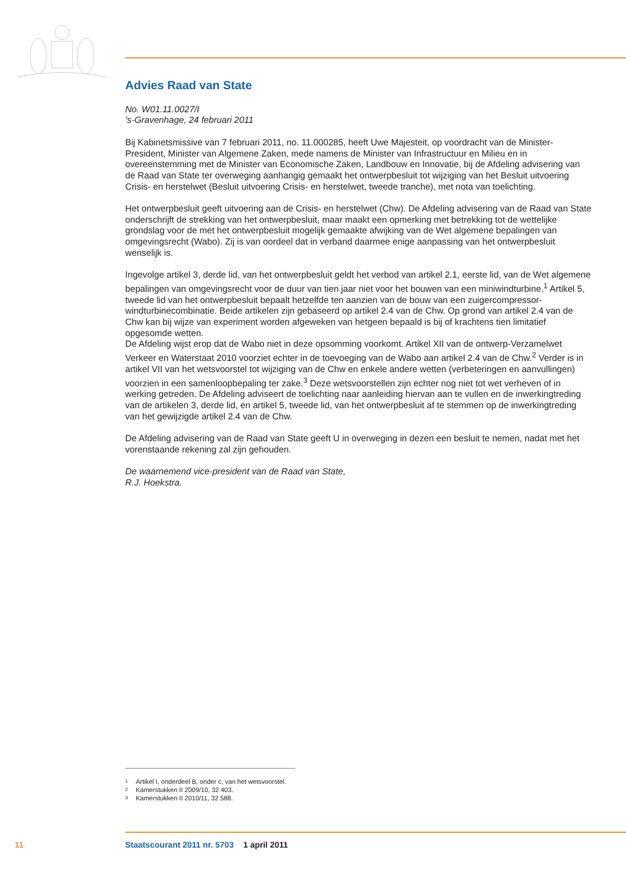Advies Raad van State
No. W01.11.0027/I
’s-Gravenhage, 24 februari 2011
Bij Kabinetsmissive van 7 februari 2011, no. 11.000285, heeft Uwe Majesteit, op voordracht van de Minister-President, Minister van Algemene Zaken, mede namens de Minister van Infrastructuur en Milieu en in overeenstemming met de Minister van Economische Zaken, Landbouw en Innovatie, bij de Afdeling advisering van de Raad van State ter overweging aanhangig gemaakt het ontwerpbesluit tot wijziging van het Besluit uitvoering Crisis- en herstelwet (Besluit uitvoering Crisis- en herstelwet, tweede tranche), met nota van toelichting.
Het ontwerpbesluit geeft uitvoering aan de Crisis- en herstelwet (Chw). De Afdeling advisering van de Raad van State onderschrijft de strekking van het ontwerpbesluit, maar maakt een opmerking met betrekking tot de wettelijke grondslag voor de met het ontwerpbesluit mogelijk gemaakte afwijking van de Wet algemene bepalingen van omgevingsrecht (Wabo). Zij is van oordeel dat in verband daarmee enige aanpassing van het ontwerpbesluit wenselijk is.
Ingevolge artikel 3, derde lid, van het ontwerpbesluit geldt het verbod van artikel 2.1, eerste lid, van de Wet algemene bepalingen van omgevingsrecht voor de duur van tien jaar niet voor het bouwen van een miniwindturbine.<sup>1</sup> Artikel 5, tweede lid van het ontwerpbesluit bepaalt hetzelfde ten aanzien van de bouw van een zuigercompressor-windturbinecombinatie. Beide artikelen zijn gebaseerd op artikel 2.4 van de Chw. Op grond van artikel 2.4 van de Chw kan bij wijze van experiment worden afgeweken van hetgeen bepaald is bij of krachtens tien limitatief opgesomde wetten.
De Afdeling wijst erop dat de Wabo niet in deze opsomming voorkomt. Artikel XII van de ontwerp-Verzamelwet Verkeer en Waterstaat 2010 voorziet echter in de toevoeging van de Wabo aan artikel 2.4 van de Chw.<sup>2</sup> Verder is in artikel VII van het wetsvoorstel tot wijziging van de Chw en enkele andere wetten (verbeteringen en aanvullingen) voorzien in een samenloopbepaling ter zake.<sup>3</sup> Deze wetsvoorstellen zijn echter nog niet tot wet verheven of in werking getreden. De Afdeling adviseert de toelichting naar aanleiding hiervan aan te vullen en de inwerkingtreding van de artikelen 3, derde lid, en artikel 5, tweede lid, van het ontwerpbesluit af te stemmen op de inwerkingtreding van het gewijzigde artikel 2.4 van de Chw.
De Afdeling advisering van de Raad van State geeft U in overweging in dezen een besluit te nemen, nadat met het vorenstaande rekening zal zijn gehouden.
De waarnemend vice-president van de Raad van State,
R.J. Hoekstra.
1 Artikel I, onderdeel B, onder c, van het wetsvoorstel.
2 Kamerstukken II 2009/10, 32 403.
3 Kamerstukken II 2010/11, 32 588.
11 Staatscourant 2011 nr. 5703 1 april 2011